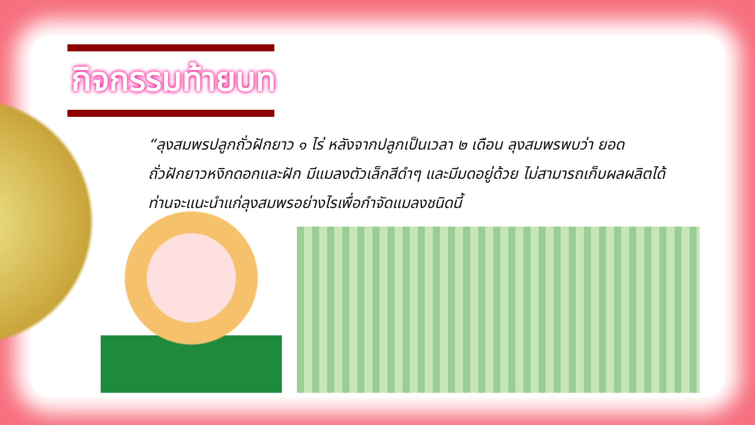กิจกรรมท้ายบท
“ลุงสมพรปลูกถั่วฝักยาว ๑ ไร่ หลังจากปลูกเป็นเวลา ๒ เดือน ลุงสมพรพบว่า ยอดถั่วฝักยาวหงิกดอกและฝัก มีแมลงตัวเล็กสีดำๆ และมีมดอยู่ด้วย ไม่สามารถเก็บผลผลิตได้ ท่านจะแนะนำแก่ลุงสมพรอย่างไรเพื่อกำจัดแมลงชนิดนี้